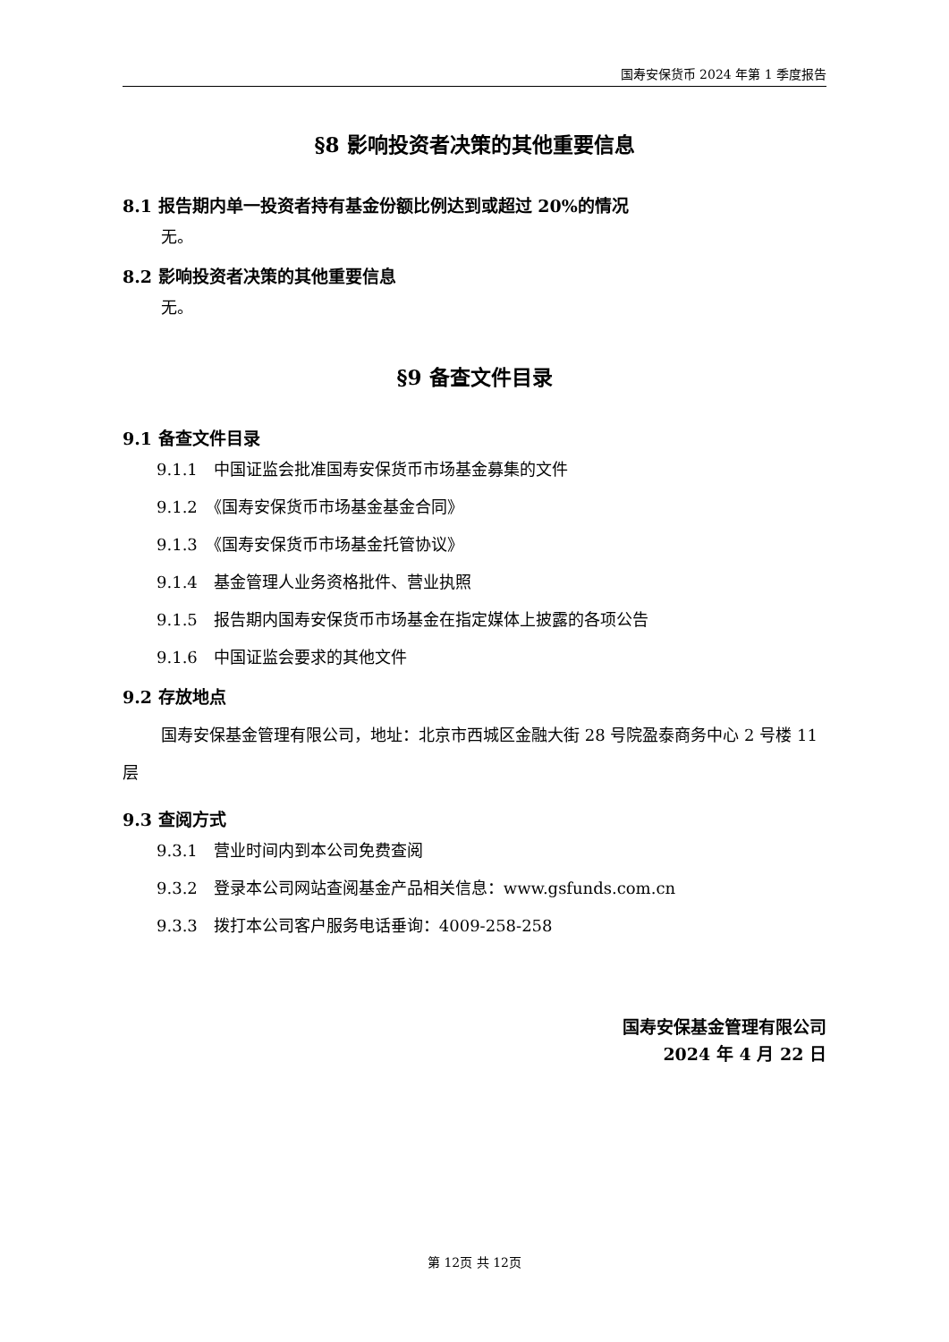国寿安保货币 2024 年第 1 季度报告
§8 影响投资者决策的其他重要信息
8.1 报告期内单一投资者持有基金份额比例达到或超过 20%的情况
无。
8.2 影响投资者决策的其他重要信息
无。
§9 备查文件目录
9.1 备查文件目录
9.1.1　中国证监会批准国寿安保货币市场基金募集的文件
9.1.2　《国寿安保货币市场基金基金合同》
9.1.3　《国寿安保货币市场基金托管协议》
9.1.4　基金管理人业务资格批件、营业执照
9.1.5　报告期内国寿安保货币市场基金在指定媒体上披露的各项公告
9.1.6　中国证监会要求的其他文件
9.2 存放地点
国寿安保基金管理有限公司，地址：北京市西城区金融大街 28 号院盈泰商务中心 2 号楼 11 层
9.3 查阅方式
9.3.1　营业时间内到本公司免费查阅
9.3.2　登录本公司网站查阅基金产品相关信息：www.gsfunds.com.cn
9.3.3　拨打本公司客户服务电话垂询：4009-258-258
国寿安保基金管理有限公司
2024 年 4 月 22 日
第 12页 共 12页